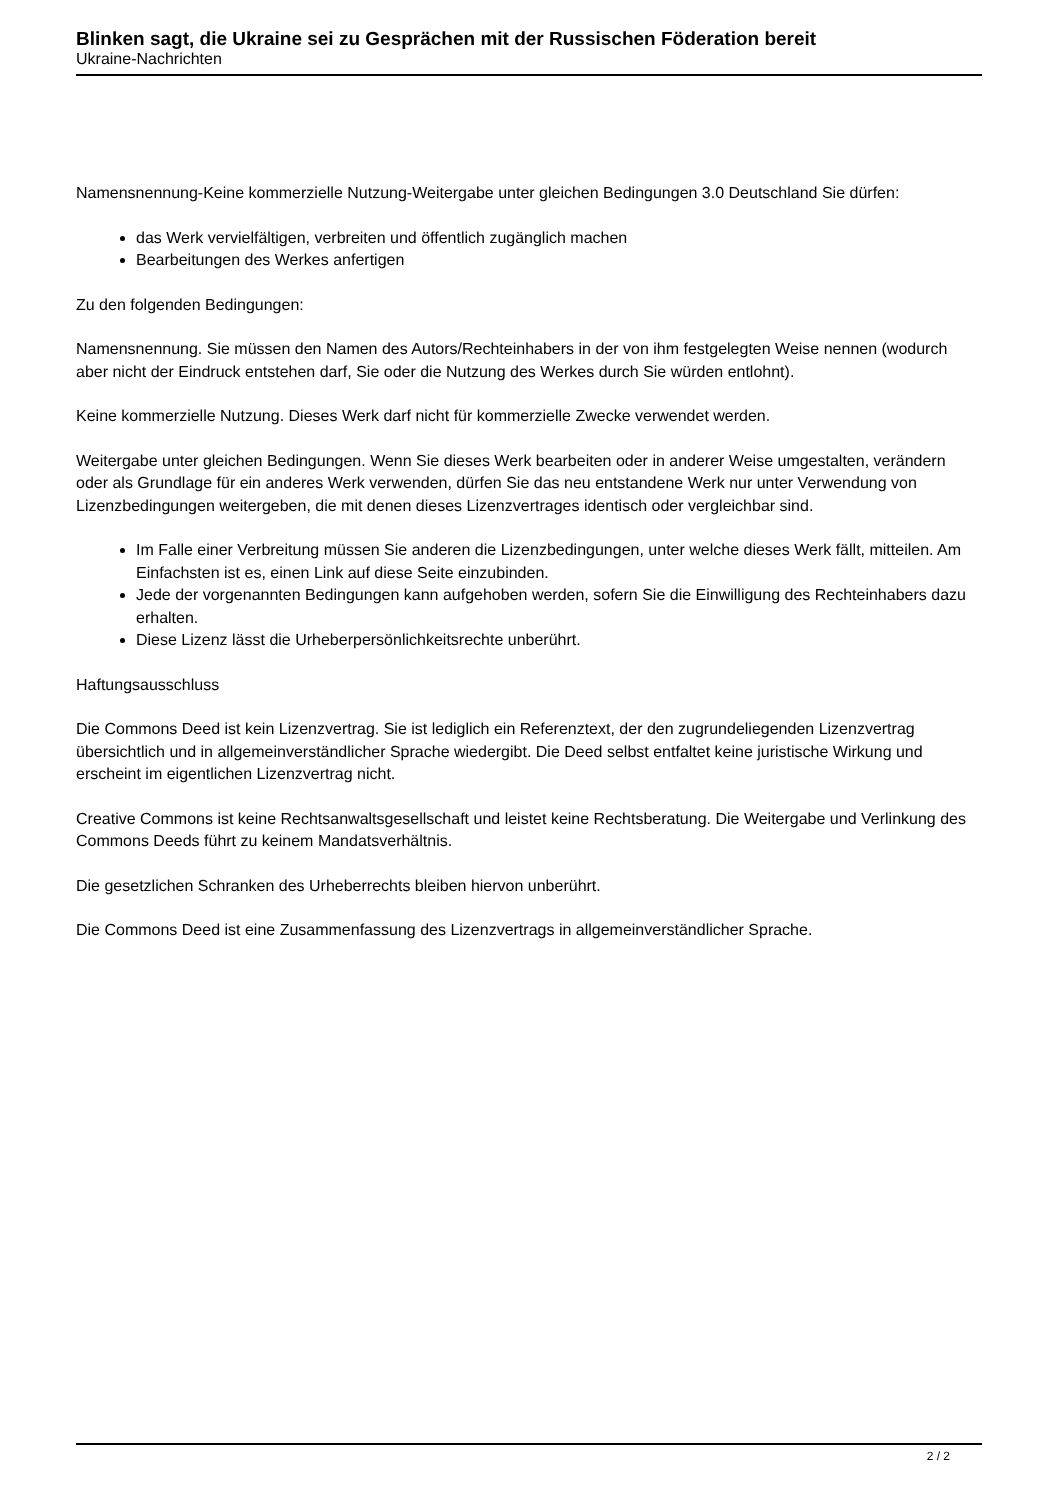Blinken sagt, die Ukraine sei zu Gesprächen mit der Russischen Föderation bereit
Ukraine-Nachrichten
Namensnennung-Keine kommerzielle Nutzung-Weitergabe unter gleichen Bedingungen 3.0 Deutschland Sie dürfen:
das Werk vervielfältigen, verbreiten und öffentlich zugänglich machen
Bearbeitungen des Werkes anfertigen
Zu den folgenden Bedingungen:
Namensnennung. Sie müssen den Namen des Autors/Rechteinhabers in der von ihm festgelegten Weise nennen (wodurch aber nicht der Eindruck entstehen darf, Sie oder die Nutzung des Werkes durch Sie würden entlohnt).
Keine kommerzielle Nutzung. Dieses Werk darf nicht für kommerzielle Zwecke verwendet werden.
Weitergabe unter gleichen Bedingungen. Wenn Sie dieses Werk bearbeiten oder in anderer Weise umgestalten, verändern oder als Grundlage für ein anderes Werk verwenden, dürfen Sie das neu entstandene Werk nur unter Verwendung von Lizenzbedingungen weitergeben, die mit denen dieses Lizenzvertrages identisch oder vergleichbar sind.
Im Falle einer Verbreitung müssen Sie anderen die Lizenzbedingungen, unter welche dieses Werk fällt, mitteilen. Am Einfachsten ist es, einen Link auf diese Seite einzubinden.
Jede der vorgenannten Bedingungen kann aufgehoben werden, sofern Sie die Einwilligung des Rechteinhabers dazu erhalten.
Diese Lizenz lässt die Urheberpersönlichkeitsrechte unberührt.
Haftungsausschluss
Die Commons Deed ist kein Lizenzvertrag. Sie ist lediglich ein Referenztext, der den zugrundeliegenden Lizenzvertrag übersichtlich und in allgemeinverständlicher Sprache wiedergibt. Die Deed selbst entfaltet keine juristische Wirkung und erscheint im eigentlichen Lizenzvertrag nicht.
Creative Commons ist keine Rechtsanwaltsgesellschaft und leistet keine Rechtsberatung. Die Weitergabe und Verlinkung des Commons Deeds führt zu keinem Mandatsverhältnis.
Die gesetzlichen Schranken des Urheberrechts bleiben hiervon unberührt.
Die Commons Deed ist eine Zusammenfassung des Lizenzvertrags in allgemeinverständlicher Sprache.
2 / 2